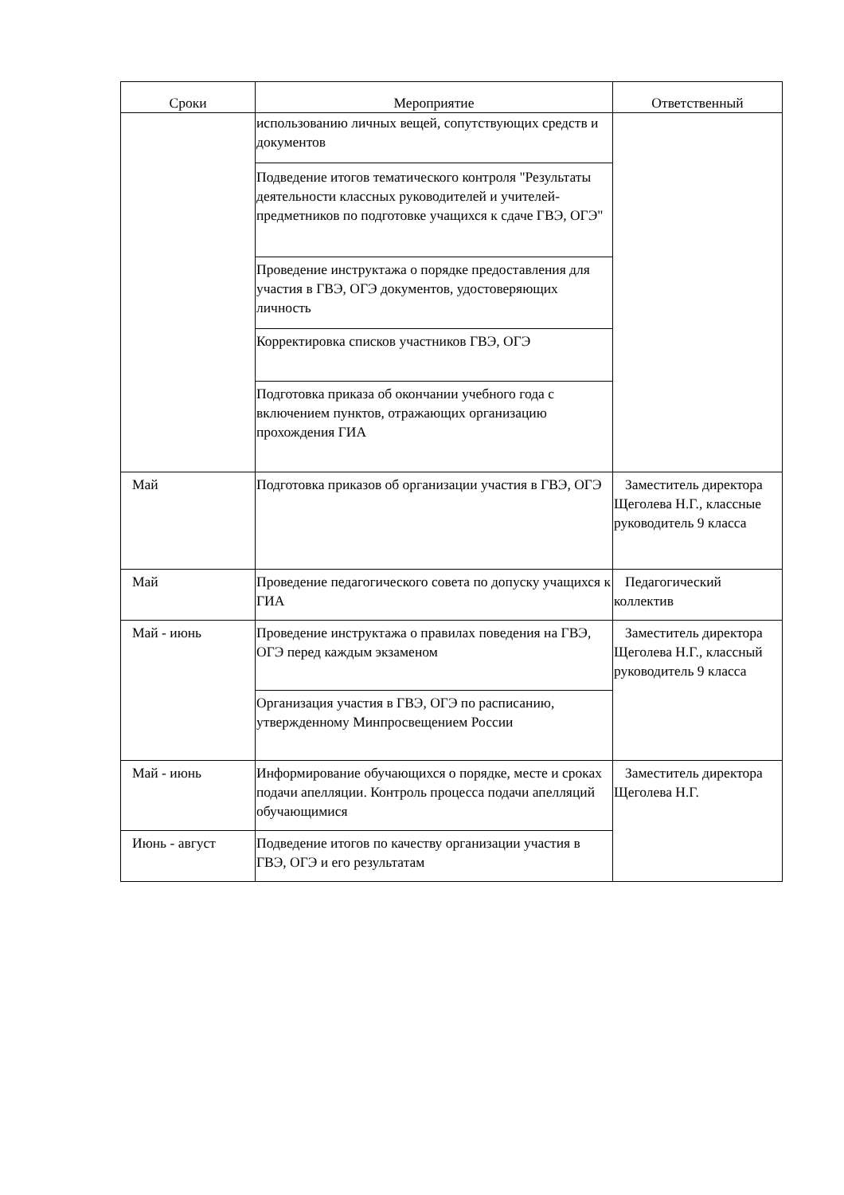| Сроки | Мероприятие | Ответственный |
| --- | --- | --- |
| | использованию личных вещей, сопутствующих средств и документов | |
| | Подведение итогов тематического контроля "Результаты деятельности классных руководителей и учителей-предметников по подготовке учащихся к сдаче ГВЭ, ОГЭ" | |
| | Проведение инструктажа о порядке предоставления для участия в ГВЭ, ОГЭ документов, удостоверяющих личность | |
| | Корректировка списков участников ГВЭ, ОГЭ | |
| | Подготовка приказа об окончании учебного года с включением пунктов, отражающих организацию прохождения ГИА | |
| Май | Подготовка приказов об организации участия в ГВЭ, ОГЭ | Заместитель директора Щеголева Н.Г., классные руководитель 9 класса |
| Май | Проведение педагогического совета по допуску учащихся к ГИА | Педагогический коллектив |
| Май - июнь | Проведение инструктажа о правилах поведения на ГВЭ, ОГЭ перед каждым экзаменом | Заместитель директора Щеголева Н.Г., классный руководитель 9 класса |
| | Организация участия в ГВЭ, ОГЭ по расписанию, утвержденному Минпросвещением России | |
| Май - июнь | Информирование обучающихся о порядке, месте и сроках подачи апелляции. Контроль процесса подачи апелляций обучающимися | Заместитель директора Щеголева Н.Г. |
| Июнь - август | Подведение итогов по качеству организации участия в ГВЭ, ОГЭ и его результатам | |